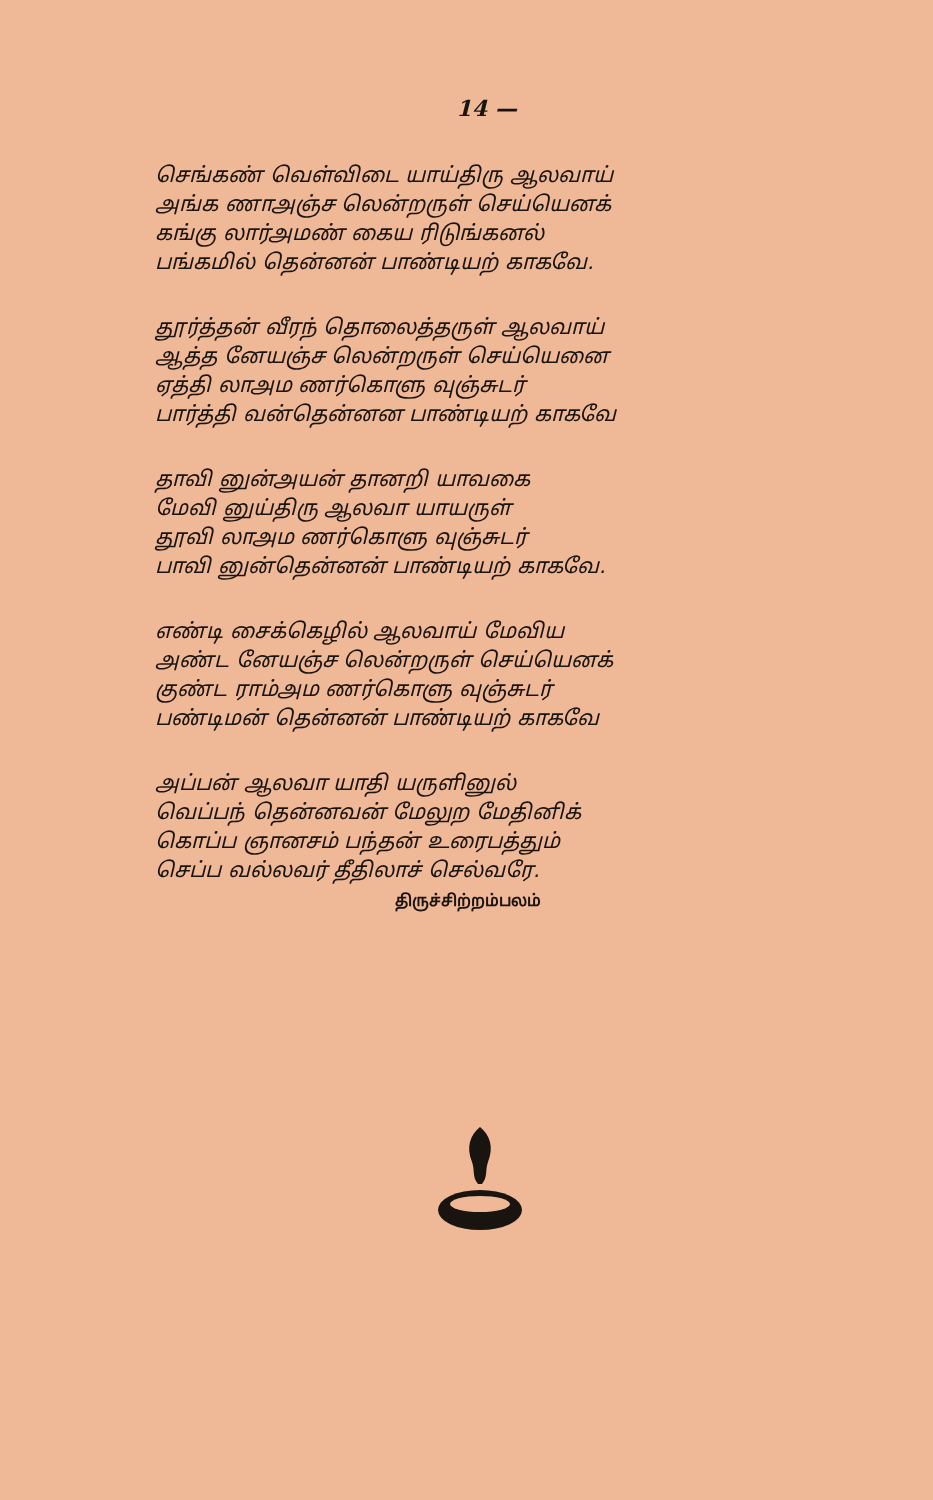14 —
செங்கண் வெள்விடை யாய்திரு ஆலவாய்
அங்க ணாஅஞ்ச லென்றருள் செய்யெனக்
கங்கு லார்அமண் கைய ரிடுங்கனல்
பங்கமில் தென்னன் பாண்டியற் காகவே.
தூர்த்தன் வீரந் தொலைத்தருள் ஆலவாய்
ஆத்த னேயஞ்ச லென்றருள் செய்யெனை
ஏத்தி லாஅம ணர்கொளு வுஞ்சுடர்
பார்த்தி வன்தென்னன பாண்டியற் காகவே
தாவி னுன்அயன் தானறி யாவகை
மேவி னுய்திரு ஆலவா யாயருள்
தூவி லாஅம ணர்கொளு வுஞ்சுடர்
பாவி னுன்தென்னன் பாண்டியற் காகவே.
எண்டி சைக்கெழில் ஆலவாய் மேவிய
அண்ட னேயஞ்ச லென்றருள் செய்யெனக்
குண்ட ராம்அம ணர்கொளு வுஞ்சுடர்
பண்டிமன் தென்னன் பாண்டியற் காகவே
அப்பன் ஆலவா யாதி யருளினுல்
வெப்பந் தென்னவன் மேலுற மேதினிக்
கொப்ப ஞானசம் பந்தன் உரைபத்தும்
செப்ப வல்லவர் தீதிலாச் செல்வரே.
திருச்சிற்றம்பலம்